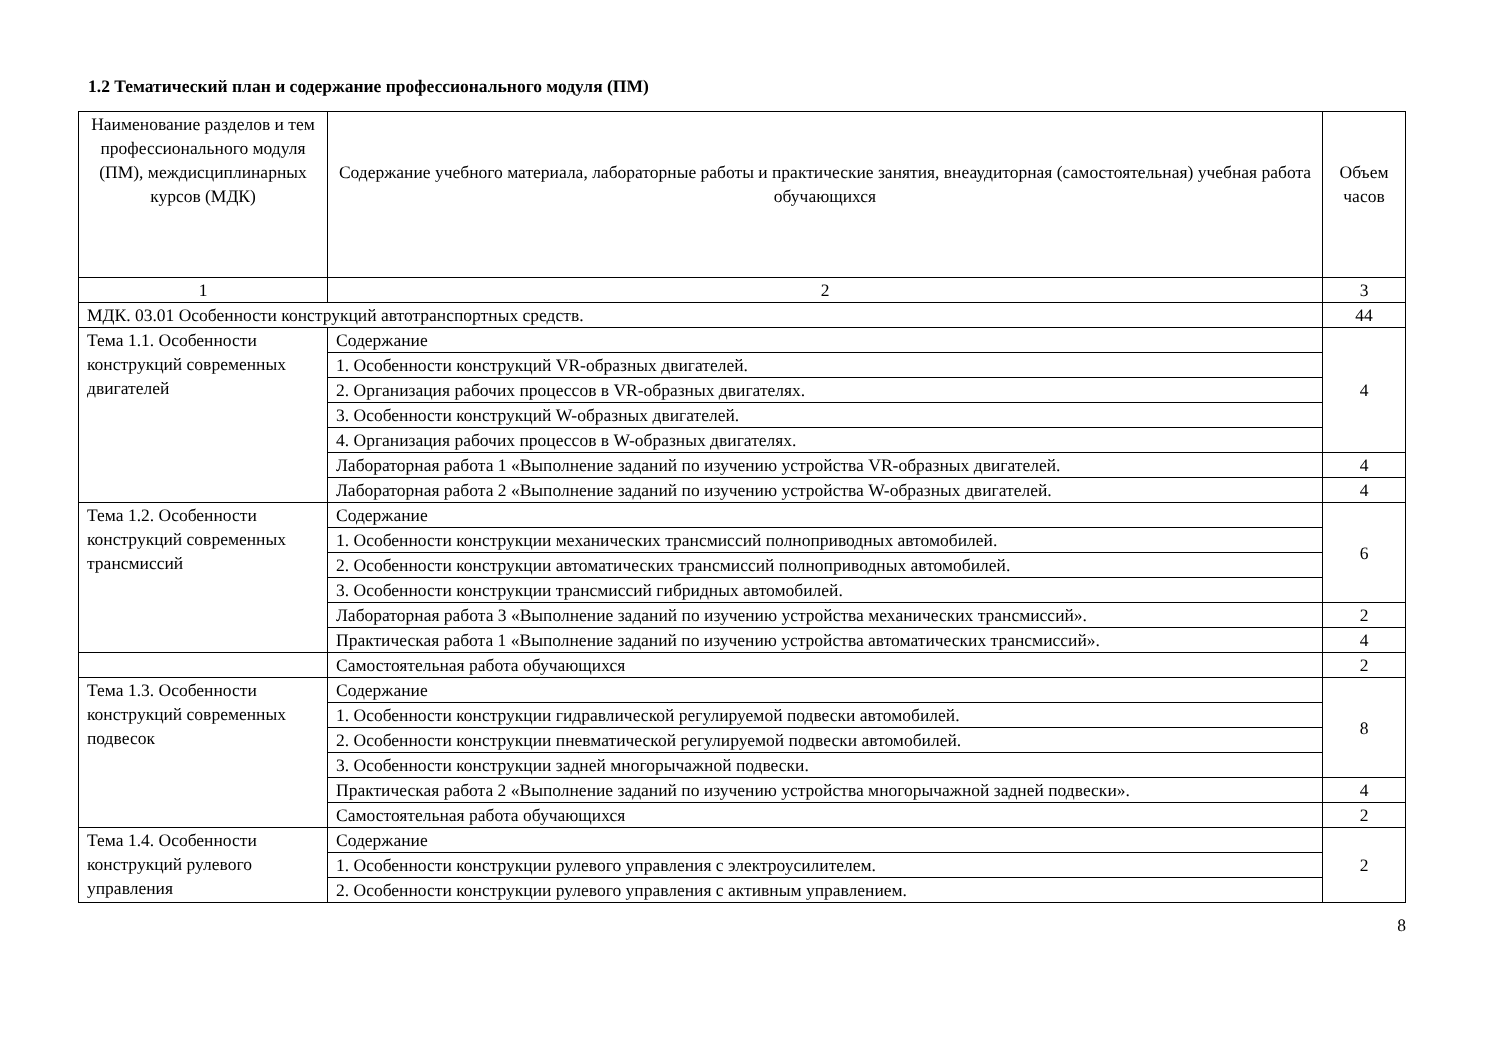1.2 Тематический план и содержание профессионального модуля (ПМ)
| Наименование разделов и тем профессионального модуля (ПМ), междисциплинарных курсов (МДК) | Содержание учебного материала, лабораторные работы и практические занятия, внеаудиторная (самостоятельная) учебная работа обучающихся | Объем часов |
| --- | --- | --- |
| 1 | 2 | 3 |
| МДК. 03.01 Особенности конструкций автотранспортных средств. | | 44 |
| Тема 1.1. Особенности конструкций современных двигателей | Содержание | 4 |
| | 1. Особенности конструкций VR-образных двигателей. | |
| | 2. Организация рабочих процессов в VR-образных двигателях. | |
| | 3. Особенности конструкций W-образных двигателей. | |
| | 4. Организация рабочих процессов в W-образных двигателях. | |
| | Лабораторная работа 1 «Выполнение заданий по изучению устройства VR-образных двигателей. | 4 |
| | Лабораторная работа 2 «Выполнение заданий по изучению устройства W-образных двигателей. | 4 |
| Тема 1.2. Особенности конструкций современных трансмиссий | Содержание | 6 |
| | 1. Особенности конструкции механических трансмиссий полноприводных автомобилей. | |
| | 2. Особенности конструкции автоматических трансмиссий полноприводных автомобилей. | |
| | 3. Особенности конструкции трансмиссий гибридных автомобилей. | |
| | Лабораторная работа 3 «Выполнение заданий по изучению устройства механических трансмиссий». | 2 |
| | Практическая работа 1 «Выполнение заданий по изучению устройства автоматических трансмиссий». | 4 |
| | Самостоятельная работа обучающихся | 2 |
| Тема 1.3. Особенности конструкций современных подвесок | Содержание | 8 |
| | 1. Особенности конструкции гидравлической регулируемой подвески автомобилей. | |
| | 2. Особенности конструкции пневматической регулируемой подвески автомобилей. | |
| | 3. Особенности конструкции задней многорычажной подвески. | |
| | Практическая работа 2 «Выполнение заданий по изучению устройства многорычажной задней подвески». | 4 |
| | Самостоятельная работа обучающихся | 2 |
| Тема 1.4. Особенности конструкций рулевого управления | Содержание | 2 |
| | 1. Особенности конструкции рулевого управления с электроусилителем. | |
| | 2. Особенности конструкции рулевого управления с активным управлением. | |
8